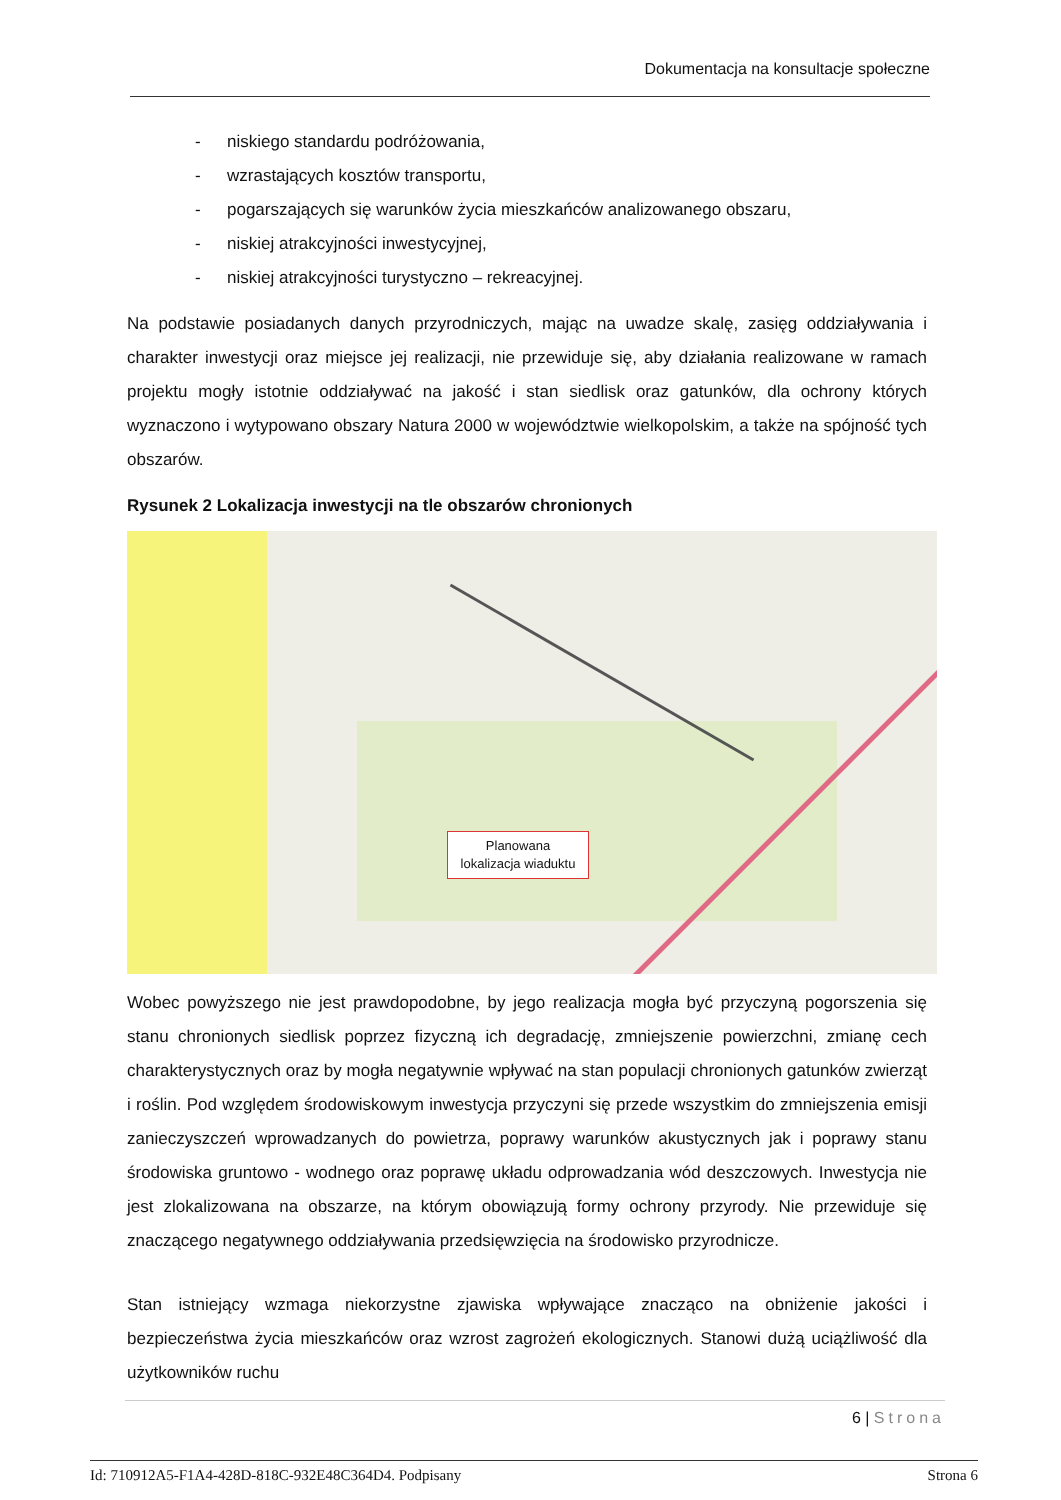Dokumentacja na konsultacje społeczne
- niskiego standardu podróżowania,
- wzrastających kosztów transportu,
- pogarszających się warunków życia mieszkańców analizowanego obszaru,
- niskiej atrakcyjności inwestycyjnej,
- niskiej atrakcyjności turystyczno – rekreacyjnej.
Na podstawie posiadanych danych przyrodniczych, mając na uwadze skalę, zasięg oddziaływania i charakter inwestycji oraz miejsce jej realizacji, nie przewiduje się, aby działania realizowane w ramach projektu mogły istotnie oddziaływać na jakość i stan siedlisk oraz gatunków, dla ochrony których wyznaczono i wytypowano obszary Natura 2000 w województwie wielkopolskim, a także na spójność tych obszarów.
Rysunek 2 Lokalizacja inwestycji na tle obszarów chronionych
Planowana lokalizacja wiaduktu
Wobec powyższego nie jest prawdopodobne, by jego realizacja mogła być przyczyną pogorszenia się stanu chronionych siedlisk poprzez fizyczną ich degradację, zmniejszenie powierzchni, zmianę cech charakterystycznych oraz by mogła negatywnie wpływać na stan populacji chronionych gatunków zwierząt i roślin. Pod względem środowiskowym inwestycja przyczyni się przede wszystkim do zmniejszenia emisji zanieczyszczeń wprowadzanych do powietrza, poprawy warunków akustycznych jak i poprawy stanu środowiska gruntowo - wodnego oraz poprawę układu odprowadzania wód deszczowych. Inwestycja nie jest zlokalizowana na obszarze, na którym obowiązują formy ochrony przyrody. Nie przewiduje się znaczącego negatywnego oddziaływania przedsięwzięcia na środowisko przyrodnicze.
Stan istniejący wzmaga niekorzystne zjawiska wpływające znacząco na obniżenie jakości i bezpieczeństwa życia mieszkańców oraz wzrost zagrożeń ekologicznych. Stanowi dużą uciążliwość dla użytkowników ruchu
6 | Strona
Id: 710912A5-F1A4-428D-818C-932E48C364D4. Podpisany Strona 6